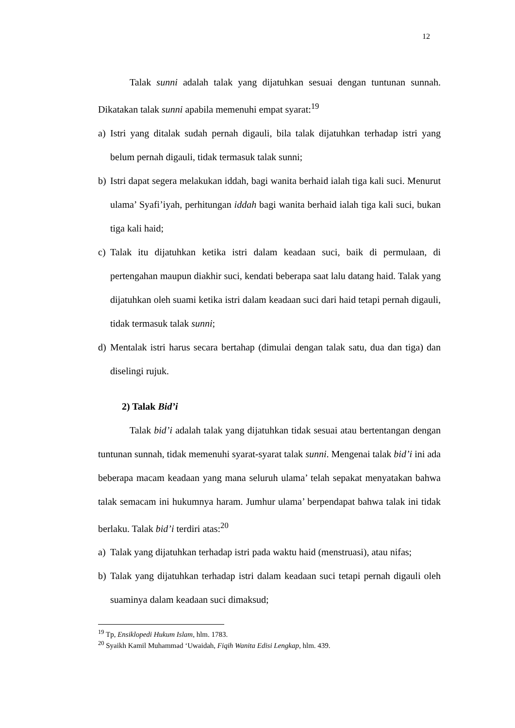12
Talak sunni adalah talak yang dijatuhkan sesuai dengan tuntunan sunnah. Dikatakan talak sunni apabila memenuhi empat syarat:<sup>19</sup>
a) Istri yang ditalak sudah pernah digauli, bila talak dijatuhkan terhadap istri yang belum pernah digauli, tidak termasuk talak sunni;
b) Istri dapat segera melakukan iddah, bagi wanita berhaid ialah tiga kali suci. Menurut ulama’ Syafi’iyah, perhitungan iddah bagi wanita berhaid ialah tiga kali suci, bukan tiga kali haid;
c) Talak itu dijatuhkan ketika istri dalam keadaan suci, baik di permulaan, di pertengahan maupun diakhir suci, kendati beberapa saat lalu datang haid. Talak yang dijatuhkan oleh suami ketika istri dalam keadaan suci dari haid tetapi pernah digauli, tidak termasuk talak sunni;
d) Mentalak istri harus secara bertahap (dimulai dengan talak satu, dua dan tiga) dan diselingi rujuk.
2) Talak Bid’i
Talak bid’i adalah talak yang dijatuhkan tidak sesuai atau bertentangan dengan tuntunan sunnah, tidak memenuhi syarat-syarat talak sunni. Mengenai talak bid’i ini ada beberapa macam keadaan yang mana seluruh ulama’ telah sepakat menyatakan bahwa talak semacam ini hukumnya haram. Jumhur ulama’ berpendapat bahwa talak ini tidak berlaku. Talak bid’i terdiri atas:<sup>20</sup>
a) Talak yang dijatuhkan terhadap istri pada waktu haid (menstruasi), atau nifas;
b) Talak yang dijatuhkan terhadap istri dalam keadaan suci tetapi pernah digauli oleh suaminya dalam keadaan suci dimaksud;
<sup>19</sup> Tp, Ensiklopedi Hukum Islam, hlm. 1783.
<sup>20</sup> Syaikh Kamil Muhammad ‘Uwaidah, Fiqih Wanita Edisi Lengkap, hlm. 439.